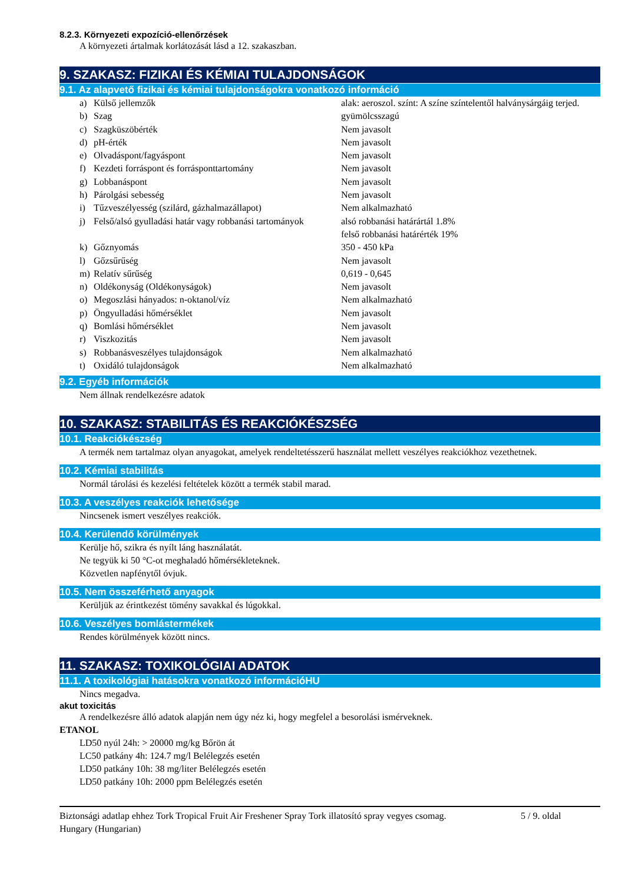8.2.3. Környezeti expozíció-ellenőrzések
A környezeti ártalmak korlátozását lásd a 12. szakaszban.
9. SZAKASZ: FIZIKAI ÉS KÉMIAI TULAJDONSÁGOK
9.1. Az alapvető fizikai és kémiai tulajdonságokra vonatkozó információ
| a) | Külső jellemzők | alak: aeroszol. színt: A színe színtelentől halványsárgáig terjed. |
| b) | Szag | gyümölcsszagú |
| c) | Szagküszöbérték | Nem javasolt |
| d) | pH-érték | Nem javasolt |
| e) | Olvadáspont/fagyáspont | Nem javasolt |
| f) | Kezdeti forráspont és forrásponttartomány | Nem javasolt |
| g) | Lobbanáspont | Nem javasolt |
| h) | Párolgási sebesség | Nem javasolt |
| i) | Tűzveszélyesség (szilárd, gázhalmazállapot) | Nem alkalmazható |
| j) | Felső/alsó gyulladási határ vagy robbanási tartományok | alsó robbanási határártál 1.8% felső robbanási határérték 19% |
| k) | Gőznyomás | 350 - 450 kPa |
| l) | Gőzsűrűség | Nem javasolt |
| m) | Relatív sűrűség | 0,619 - 0,645 |
| n) | Oldékonyság (Oldékonyságok) | Nem javasolt |
| o) | Megoszlási hányados: n-oktanol/víz | Nem alkalmazható |
| p) | Öngyulladási hőmérséklet | Nem javasolt |
| q) | Bomlási hőmérséklet | Nem javasolt |
| r) | Viszkozitás | Nem javasolt |
| s) | Robbanásveszélyes tulajdonságok | Nem alkalmazható |
| t) | Oxidáló tulajdonságok | Nem alkalmazható |
9.2. Egyéb információk
Nem állnak rendelkezésre adatok
10. SZAKASZ: STABILITÁS ÉS REAKCIÓKÉSZSÉG
10.1. Reakciókészség
A termék nem tartalmaz olyan anyagokat, amelyek rendeltetésszerű használat mellett veszélyes reakciókhoz vezethetnek.
10.2. Kémiai stabilitás
Normál tárolási és kezelési feltételek között a termék stabil marad.
10.3. A veszélyes reakciók lehetősége
Nincsenek ismert veszélyes reakciók.
10.4. Kerülendő körülmények
Kerülje hő, szikra és nyílt láng használatát.
Ne tegyük ki 50 °C-ot meghaladó hőmérsékleteknek.
Közvetlen napfénytől óvjuk.
10.5. Nem összeférhető anyagok
Kerüljük az érintkezést tömény savakkal és lúgokkal.
10.6. Veszélyes bomlástermékek
Rendes körülmények között nincs.
11. SZAKASZ: TOXIKOLÓGIAI ADATOK
11.1. A toxikológiai hatásokra vonatkozó információHU
Nincs megadva.
akut toxicitás
A rendelkezésre álló adatok alapján nem úgy néz ki, hogy megfelel a besorolási ismérveknek.
ETANOL
LD50 nyúl 24h: > 20000 mg/kg Bőrön át
LC50 patkány 4h: 124.7 mg/l Belélegzés esetén
LD50 patkány 10h: 38 mg/liter Belélegzés esetén
LD50 patkány 10h: 2000 ppm Belélegzés esetén
Biztonsági adatlap ehhez Tork Tropical Fruit Air Freshener Spray Tork illatosító spray vegyes csomag.
Hungary (Hungarian)
5 / 9. oldal